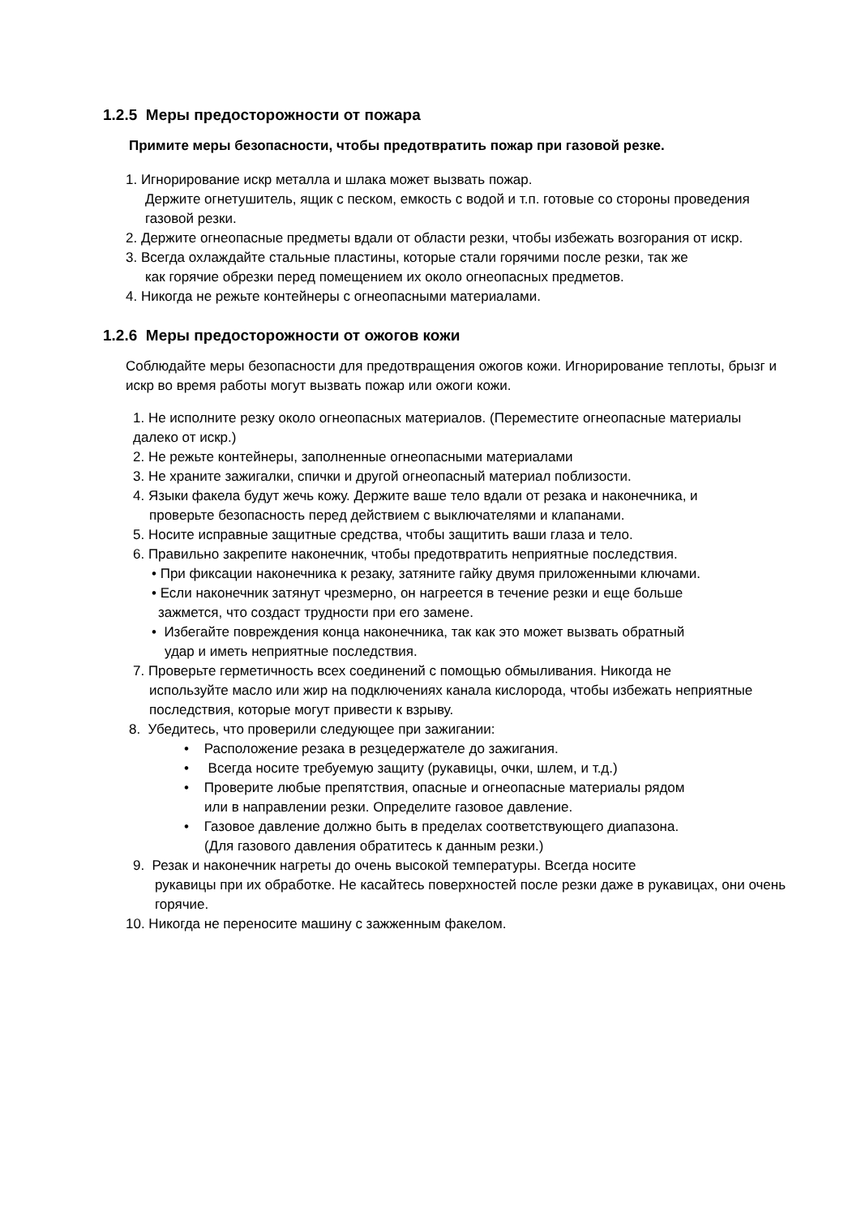1.2.5 Меры предосторожности от пожара
Примите меры безопасности, чтобы предотвратить пожар при газовой резке.
1. Игнорирование искр металла и шлака может вызвать пожар.
Держите огнетушитель, ящик с песком, емкость с водой и т.п. готовые со стороны проведения газовой резки.
2. Держите огнеопасные предметы вдали от области резки, чтобы избежать возгорания от искр.
3. Всегда охлаждайте стальные пластины, которые стали горячими после резки, так же
как горячие обрезки перед помещением их около огнеопасных предметов.
4. Никогда не режьте контейнеры с огнеопасными материалами.
1.2.6 Меры предосторожности от ожогов кожи
Соблюдайте меры безопасности для предотвращения ожогов кожи. Игнорирование теплоты, брызг и искр во время работы могут вызвать пожар или ожоги кожи.
1. Не исполните резку около огнеопасных материалов. (Переместите огнеопасные материалы далеко от искр.)
2. Не режьте контейнеры, заполненные огнеопасными материалами
3. Не храните зажигалки, спички и другой огнеопасный материал поблизости.
4. Языки факела будут жечь кожу. Держите ваше тело вдали от резака и наконечника, и
проверьте безопасность перед действием с выключателями и клапанами.
5. Носите исправные защитные средства, чтобы защитить ваши глаза и тело.
6. Правильно закрепите наконечник, чтобы предотвратить неприятные последствия.
• При фиксации наконечника к резаку, затяните гайку двумя приложенными ключами.
• Если наконечник затянут чрезмерно, он нагреется в течение резки и еще больше
зажмется, что создаст трудности при его замене.
• Избегайте повреждения конца наконечника, так как это может вызвать обратный
удар и иметь неприятные последствия.
7. Проверьте герметичность всех соединений с помощью обмыливания. Никогда не
используйте масло или жир на подключениях канала кислорода, чтобы избежать неприятные последствия, которые могут привести к взрыву.
8. Убедитесь, что проверили следующее при зажигании:
• Расположение резака в резцедержателе до зажигания.
• Всегда носите требуемую защиту (рукавицы, очки, шлем, и т.д.)
• Проверите любые препятствия, опасные и огнеопасные материалы рядом
или в направлении резки. Определите газовое давление.
• Газовое давление должно быть в пределах соответствующего диапазона.
(Для газового давления обратитесь к данным резки.)
9. Резак и наконечник нагреты до очень высокой температуры. Всегда носите
рукавицы при их обработке. Не касайтесь поверхностей после резки даже в рукавицах, они очень горячие.
10. Никогда не переносите машину с зажженным факелом.